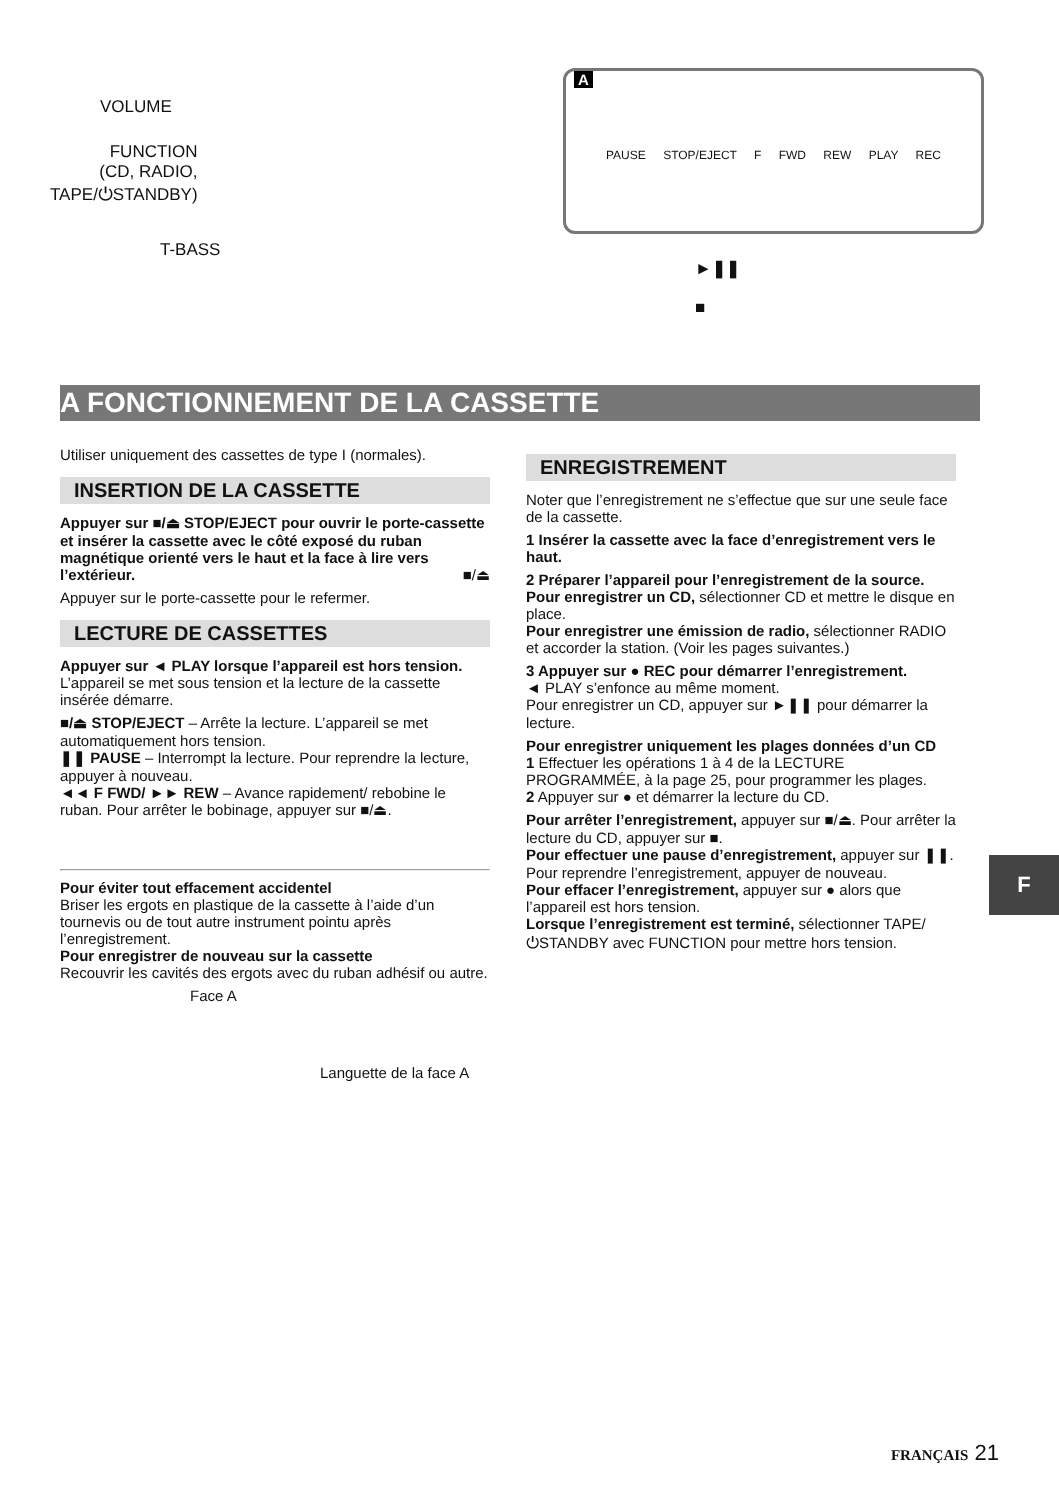VOLUME
FUNCTION
(CD, RADIO,
TAPE/⏻STANDBY)
T-BASS
►❚❚
■
A
PAUSE STOP/EJECT F FWD REW PLAY REC
A FONCTIONNEMENT DE LA CASSETTE
Utiliser uniquement des cassettes de type I (normales).
INSERTION DE LA CASSETTE
Appuyer sur ■/⏏ STOP/EJECT pour ouvrir le porte-cassette et insérer la cassette avec le côté exposé du ruban magnétique orienté vers le haut et la face à lire vers l’extérieur. ■/⏏
Appuyer sur le porte-cassette pour le refermer.
LECTURE DE CASSETTES
Appuyer sur ◄ PLAY lorsque l’appareil est hors tension.
L’appareil se met sous tension et la lecture de la cassette insérée démarre.
■/⏏ STOP/EJECT – Arrête la lecture. L’appareil se met automatiquement hors tension.
❚❚ PAUSE – Interrompt la lecture. Pour reprendre la lecture, appuyer à nouveau.
◄◄ F FWD/ ►► REW – Avance rapidement/ rebobine le ruban. Pour arrêter le bobinage, appuyer sur ■/⏏.
Pour éviter tout effacement accidentel
Briser les ergots en plastique de la cassette à l’aide d’un tournevis ou de tout autre instrument pointu après l’enregistrement.
Pour enregistrer de nouveau sur la cassette
Recouvrir les cavités des ergots avec du ruban adhésif ou autre.
Face A
Languette de la face A
ENREGISTREMENT
Noter que l’enregistrement ne s’effectue que sur une seule face de la cassette.
1 Insérer la cassette avec la face d’enregistrement vers le haut.
2 Préparer l’appareil pour l’enregistrement de la source.
Pour enregistrer un CD, sélectionner CD et mettre le disque en place.
Pour enregistrer une émission de radio, sélectionner RADIO et accorder la station. (Voir les pages suivantes.)
3 Appuyer sur ● REC pour démarrer l’enregistrement.
◄ PLAY s’enfonce au même moment.
Pour enregistrer un CD, appuyer sur ►❚❚ pour démarrer la lecture.
Pour enregistrer uniquement les plages données d’un CD
1 Effectuer les opérations 1 à 4 de la LECTURE PROGRAMMÉE, à la page 25, pour programmer les plages.
2 Appuyer sur ● et démarrer la lecture du CD.
Pour arrêter l’enregistrement, appuyer sur ■/⏏. Pour arrêter la lecture du CD, appuyer sur ■.
Pour effectuer une pause d’enregistrement, appuyer sur ❚❚. Pour reprendre l’enregistrement, appuyer de nouveau.
Pour effacer l’enregistrement, appuyer sur ● alors que l’appareil est hors tension.
Lorsque l’enregistrement est terminé, sélectionner TAPE/⏻STANDBY avec FUNCTION pour mettre hors tension.
F
FRANÇAIS 21